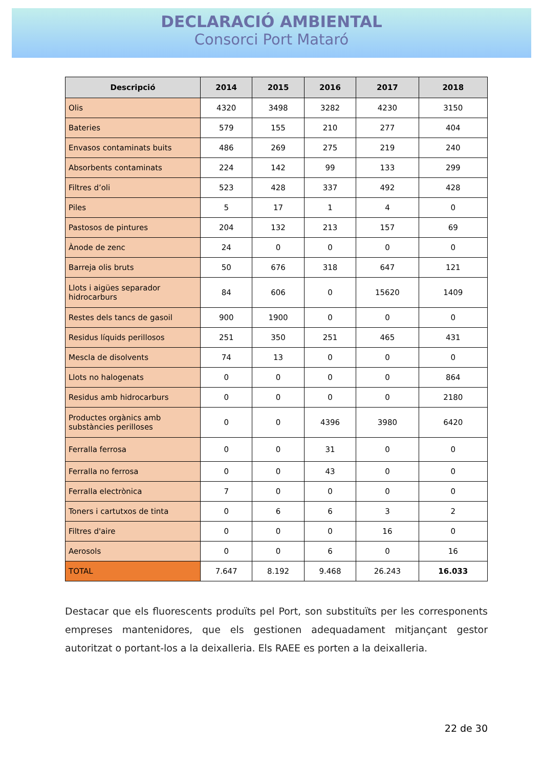DECLARACIÓ AMBIENTAL
Consorci Port Mataró
| Descripció | 2014 | 2015 | 2016 | 2017 | 2018 |
| --- | --- | --- | --- | --- | --- |
| Olis | 4320 | 3498 | 3282 | 4230 | 3150 |
| Bateries | 579 | 155 | 210 | 277 | 404 |
| Envasos contaminats buits | 486 | 269 | 275 | 219 | 240 |
| Absorbents contaminats | 224 | 142 | 99 | 133 | 299 |
| Filtres d’oli | 523 | 428 | 337 | 492 | 428 |
| Piles | 5 | 17 | 1 | 4 | 0 |
| Pastosos de pintures | 204 | 132 | 213 | 157 | 69 |
| Ànode de zenc | 24 | 0 | 0 | 0 | 0 |
| Barreja olis bruts | 50 | 676 | 318 | 647 | 121 |
| Llots i aigües separador hidrocarburs | 84 | 606 | 0 | 15620 | 1409 |
| Restes dels tancs de gasoil | 900 | 1900 | 0 | 0 | 0 |
| Residus líquids perillosos | 251 | 350 | 251 | 465 | 431 |
| Mescla de disolvents | 74 | 13 | 0 | 0 | 0 |
| Llots no halogenats | 0 | 0 | 0 | 0 | 864 |
| Residus amb hidrocarburs | 0 | 0 | 0 | 0 | 2180 |
| Productes orgànics amb substàncies perilloses | 0 | 0 | 4396 | 3980 | 6420 |
| Ferralla ferrosa | 0 | 0 | 31 | 0 | 0 |
| Ferralla no ferrosa | 0 | 0 | 43 | 0 | 0 |
| Ferralla electrònica | 7 | 0 | 0 | 0 | 0 |
| Toners i cartutxos de tinta | 0 | 6 | 6 | 3 | 2 |
| Filtres d'aire | 0 | 0 | 0 | 16 | 0 |
| Aerosols | 0 | 0 | 6 | 0 | 16 |
| TOTAL | 7.647 | 8.192 | 9.468 | 26.243 | 16.033 |
Destacar que els fluorescents produïts pel Port, son substituïts per les corresponents empreses mantenidores, que els gestionen adequadament mitjançant gestor autoritzat o portant-los a la deixalleria. Els RAEE es porten a la deixalleria.
22 de 30